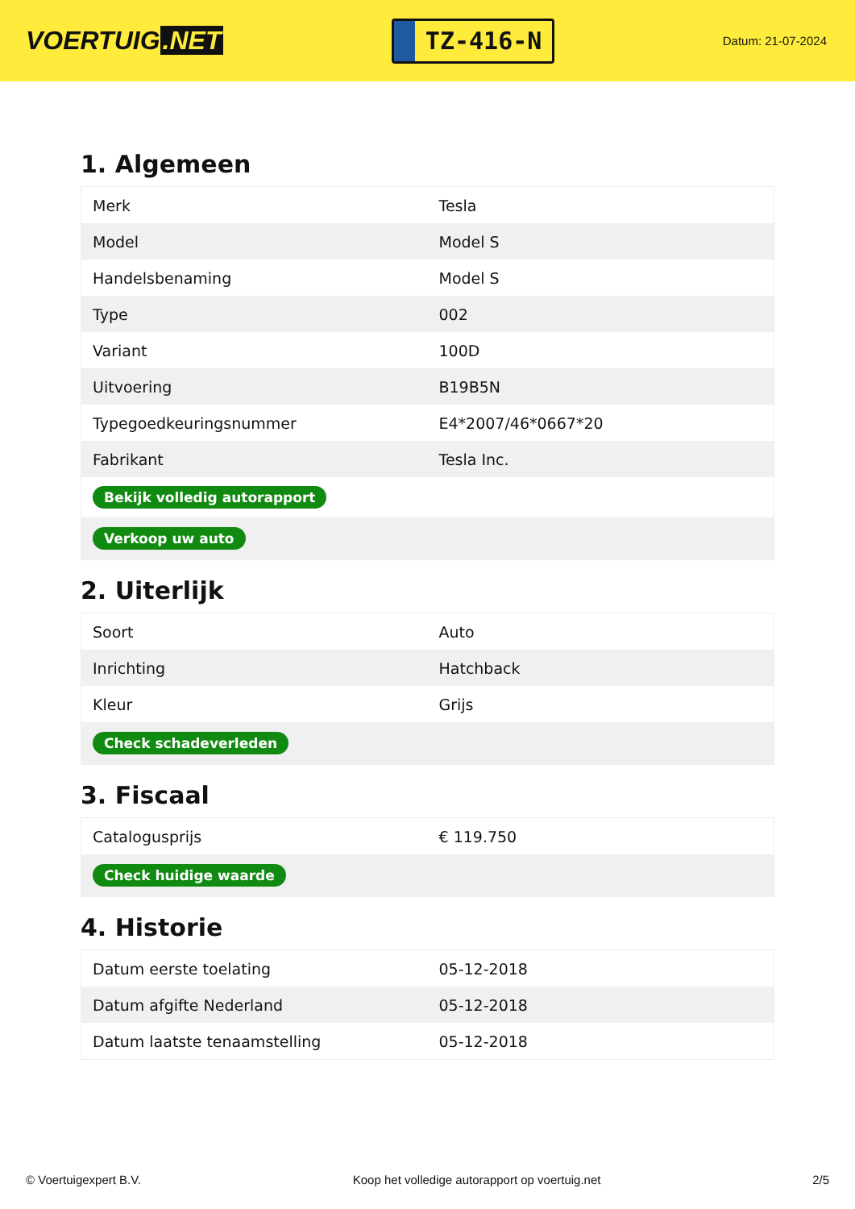VOERTUIG.NET
TZ-416-N
Datum: 21-07-2024
1. Algemeen
| Merk | Tesla |
| Model | Model S |
| Handelsbenaming | Model S |
| Type | 002 |
| Variant | 100D |
| Uitvoering | B19B5N |
| Typegoedkeuringsnummer | E4*2007/46*0667*20 |
| Fabrikant | Tesla Inc. |
| Bekijk volledig autorapport | |
| Verkoop uw auto | |
2. Uiterlijk
| Soort | Auto |
| Inrichting | Hatchback |
| Kleur | Grijs |
| Check schadeverleden | |
3. Fiscaal
| Catalogusprijs | € 119.750 |
| Check huidige waarde | |
4. Historie
| Datum eerste toelating | 05-12-2018 |
| Datum afgifte Nederland | 05-12-2018 |
| Datum laatste tenaamstelling | 05-12-2018 |
© Voertuigexpert B.V. Koop het volledige autorapport op voertuig.net 2/5